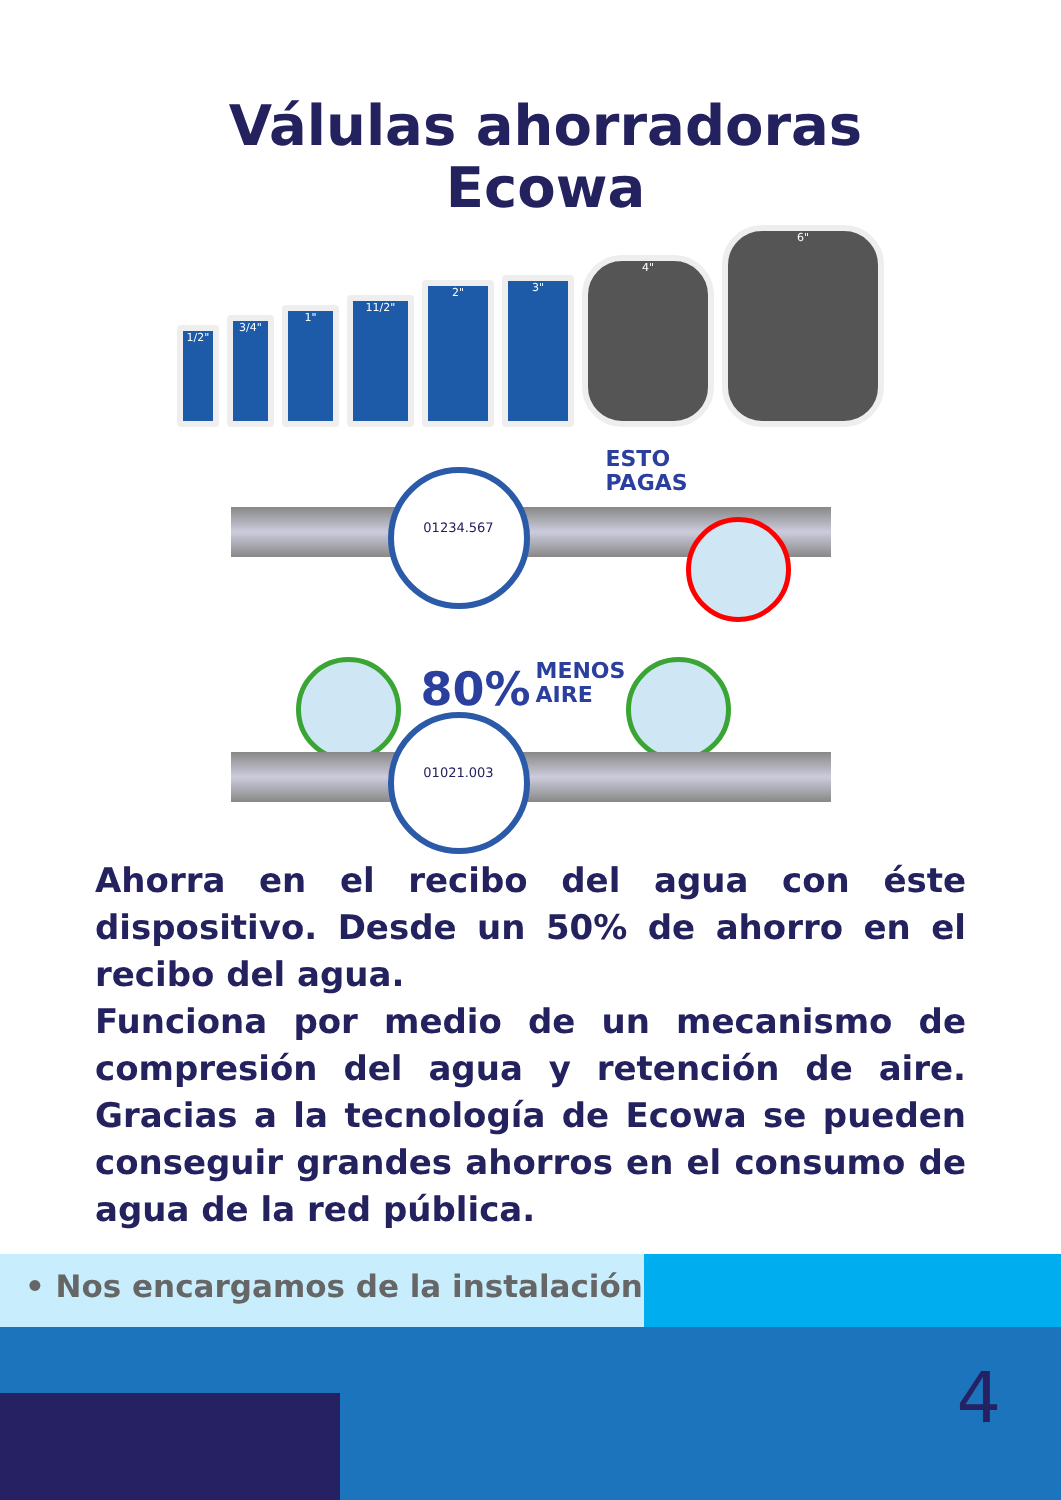Válulas ahorradoras
Ecowa
1/2"
3/4"
1"
11/2"
2"
3"
4"
6"
01234.567
ESTO
PAGAS
80%
MENOS
AIRE
01021.003
Ahorra en el recibo del agua con éste dispositivo. Desde un 50% de ahorro en el recibo del agua.
Funciona por medio de un mecanismo de compresión del agua y retención de aire. Gracias a la tecnología de Ecowa se pueden conseguir grandes ahorros en el consumo de agua de la red pública.
• Nos encargamos de la instalación
4